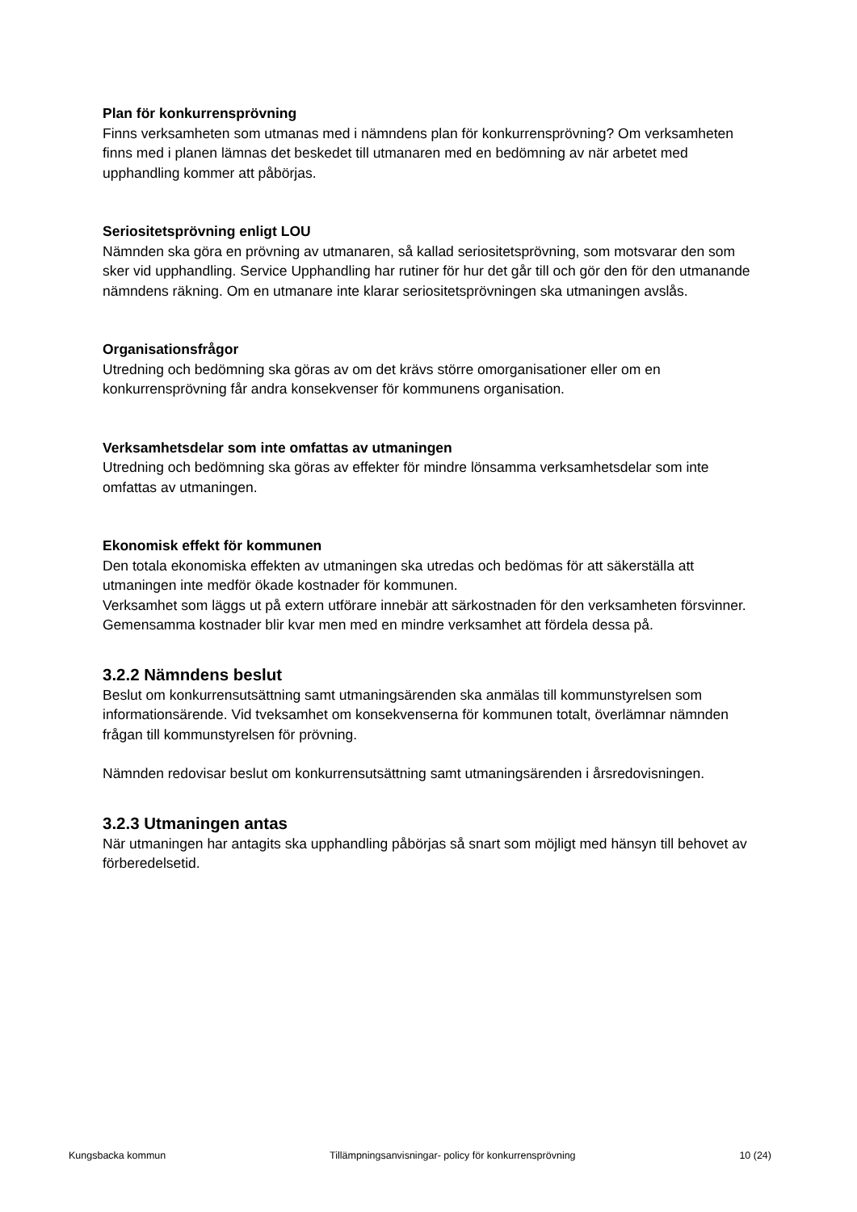Plan för konkurrensprövning
Finns verksamheten som utmanas med i nämndens plan för konkurrensprövning? Om verksamheten finns med i planen lämnas det beskedet till utmanaren med en bedömning av när arbetet med upphandling kommer att påbörjas.
Seriositetsprövning enligt LOU
Nämnden ska göra en prövning av utmanaren, så kallad seriositetsprövning, som motsvarar den som sker vid upphandling. Service Upphandling har rutiner för hur det går till och gör den för den utmanande nämndens räkning. Om en utmanare inte klarar seriositetsprövningen ska utmaningen avslås.
Organisationsfrågor
Utredning och bedömning ska göras av om det krävs större omorganisationer eller om en konkurrensprövning får andra konsekvenser för kommunens organisation.
Verksamhetsdelar som inte omfattas av utmaningen
Utredning och bedömning ska göras av effekter för mindre lönsamma verksamhetsdelar som inte omfattas av utmaningen.
Ekonomisk effekt för kommunen
Den totala ekonomiska effekten av utmaningen ska utredas och bedömas för att säkerställa att utmaningen inte medför ökade kostnader för kommunen.
Verksamhet som läggs ut på extern utförare innebär att särkostnaden för den verksamheten försvinner. Gemensamma kostnader blir kvar men med en mindre verksamhet att fördela dessa på.
3.2.2 Nämndens beslut
Beslut om konkurrensutsättning samt utmaningsärenden ska anmälas till kommunstyrelsen som informationsärende. Vid tveksamhet om konsekvenserna för kommunen totalt, överlämnar nämnden frågan till kommunstyrelsen för prövning.
Nämnden redovisar beslut om konkurrensutsättning samt utmaningsärenden i årsredovisningen.
3.2.3 Utmaningen antas
När utmaningen har antagits ska upphandling påbörjas så snart som möjligt med hänsyn till behovet av förberedelsetid.
Kungsbacka kommun Tillämpningsanvisningar- policy för konkurrensprövning 10 (24)